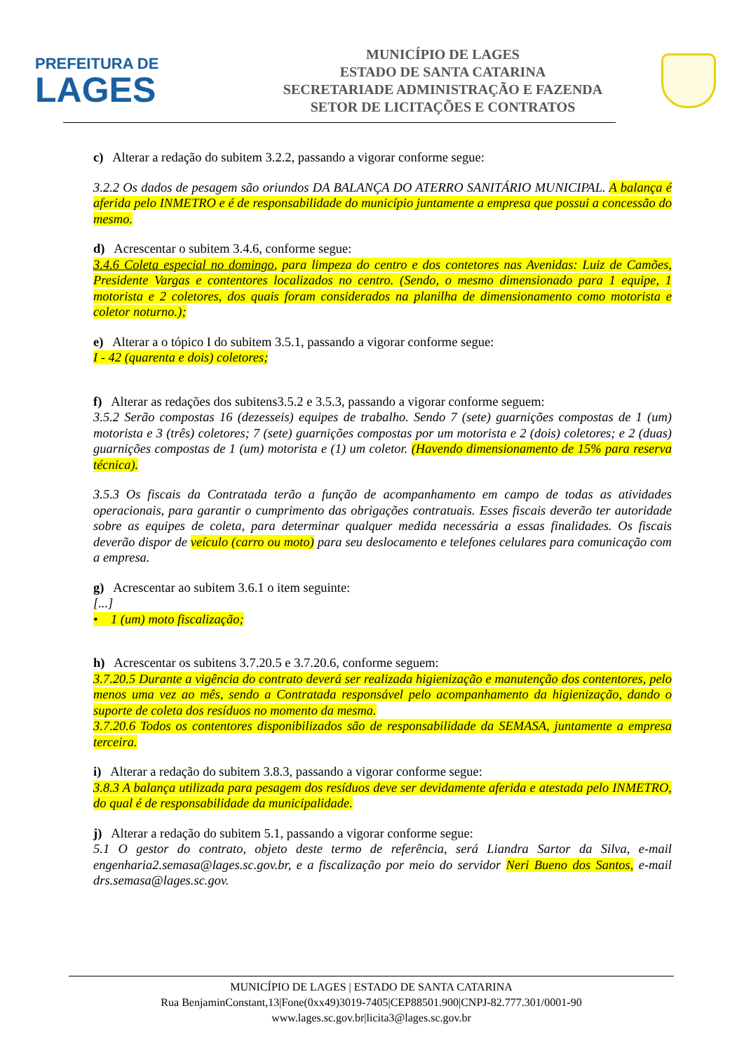PREFEITURA DE
LAGES
MUNICÍPIO DE LAGES
ESTADO DE SANTA CATARINA
SECRETARIADE ADMINISTRAÇÃO E FAZENDA
SETOR DE LICITAÇÕES E CONTRATOS
c) Alterar a redação do subitem 3.2.2, passando a vigorar conforme segue:
3.2.2 Os dados de pesagem são oriundos DA BALANÇA DO ATERRO SANITÁRIO MUNICIPAL. A balança é aferida pelo INMETRO e é de responsabilidade do município juntamente a empresa que possui a concessão do mesmo.
d) Acrescentar o subitem 3.4.6, conforme segue:
3.4.6 Coleta especial no domingo, para limpeza do centro e dos contetores nas Avenidas: Luiz de Camões, Presidente Vargas e contentores localizados no centro. (Sendo, o mesmo dimensionado para 1 equipe, 1 motorista e 2 coletores, dos quais foram considerados na planilha de dimensionamento como motorista e coletor noturno.);
e) Alterar a o tópico I do subitem 3.5.1, passando a vigorar conforme segue:
I - 42 (quarenta e dois) coletores;
f) Alterar as redações dos subitens3.5.2 e 3.5.3, passando a vigorar conforme seguem:
3.5.2 Serão compostas 16 (dezesseis) equipes de trabalho. Sendo 7 (sete) guarnições compostas de 1 (um) motorista e 3 (três) coletores; 7 (sete) guarnições compostas por um motorista e 2 (dois) coletores; e 2 (duas) guarnições compostas de 1 (um) motorista e (1) um coletor. (Havendo dimensionamento de 15% para reserva técnica).
3.5.3 Os fiscais da Contratada terão a função de acompanhamento em campo de todas as atividades operacionais, para garantir o cumprimento das obrigações contratuais. Esses fiscais deverão ter autoridade sobre as equipes de coleta, para determinar qualquer medida necessária a essas finalidades. Os fiscais deverão dispor de veículo (carro ou moto) para seu deslocamento e telefones celulares para comunicação com a empresa.
g) Acrescentar ao subitem 3.6.1 o item seguinte:
[...]
• 1 (um) moto fiscalização;
h) Acrescentar os subitens 3.7.20.5 e 3.7.20.6, conforme seguem:
3.7.20.5 Durante a vigência do contrato deverá ser realizada higienização e manutenção dos contentores, pelo menos uma vez ao mês, sendo a Contratada responsável pelo acompanhamento da higienização, dando o suporte de coleta dos resíduos no momento da mesma.
3.7.20.6 Todos os contentores disponibilizados são de responsabilidade da SEMASA, juntamente a empresa terceira.
i) Alterar a redação do subitem 3.8.3, passando a vigorar conforme segue:
3.8.3 A balança utilizada para pesagem dos resíduos deve ser devidamente aferida e atestada pelo INMETRO, do qual é de responsabilidade da municipalidade.
j) Alterar a redação do subitem 5.1, passando a vigorar conforme segue:
5.1 O gestor do contrato, objeto deste termo de referência, será Liandra Sartor da Silva, e-mail engenharia2.semasa@lages.sc.gov.br, e a fiscalização por meio do servidor Neri Bueno dos Santos, e-mail drs.semasa@lages.sc.gov.
MUNICÍPIO DE LAGES | ESTADO DE SANTA CATARINA
Rua BenjaminConstant,13|Fone(0xx49)3019-7405|CEP88501.900|CNPJ-82.777.301/0001-90 www.lages.sc.gov.br|licita3@lages.sc.gov.br